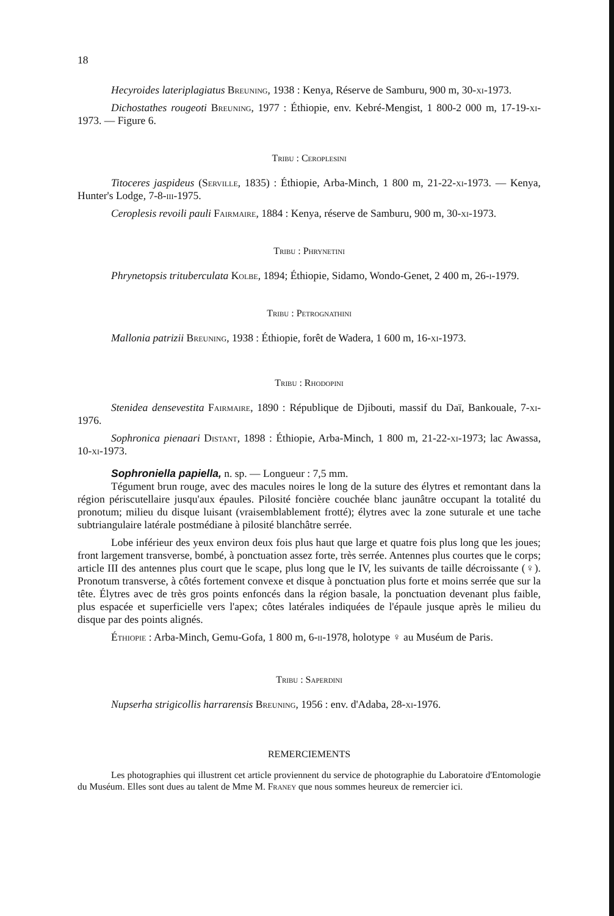18
Hecyroides lateriplagiatus Breuning, 1938 : Kenya, Réserve de Samburu, 900 m, 30-xi-1973.
Dichostathes rougeoti Breuning, 1977 : Éthiopie, env. Kebré-Mengist, 1 800-2 000 m, 17-19-xi-1973. — Figure 6.
Tribu : Ceroplesini
Titoceres jaspideus (Serville, 1835) : Éthiopie, Arba-Minch, 1 800 m, 21-22-xi-1973. — Kenya, Hunter's Lodge, 7-8-iii-1975.
Ceroplesis revoili pauli Fairmaire, 1884 : Kenya, réserve de Samburu, 900 m, 30-xi-1973.
Tribu : Phrynetini
Phrynetopsis trituberculata Kolbe, 1894; Éthiopie, Sidamo, Wondo-Genet, 2 400 m, 26-i-1979.
Tribu : Petrognathini
Mallonia patrizii Breuning, 1938 : Éthiopie, forêt de Wadera, 1 600 m, 16-xi-1973.
Tribu : Rhodopini
Stenidea densevestita Fairmaire, 1890 : République de Djibouti, massif du Daï, Bankouale, 7-xi-1976.
Sophronica pienaari Distant, 1898 : Éthiopie, Arba-Minch, 1 800 m, 21-22-xi-1973; lac Awassa, 10-xi-1973.
Sophroniella papiella, n. sp. — Longueur : 7,5 mm.
Tégument brun rouge, avec des macules noires le long de la suture des élytres et remontant dans la région périscutellaire jusqu'aux épaules. Pilosité foncière couchée blanc jaunâtre occupant la totalité du pronotum; milieu du disque luisant (vraisemblablement frotté); élytres avec la zone suturale et une tache subtriangulaire latérale postmédiane à pilosité blanchâtre serrée.
Lobe inférieur des yeux environ deux fois plus haut que large et quatre fois plus long que les joues; front largement transverse, bombé, à ponctuation assez forte, très serrée. Antennes plus courtes que le corps; article III des antennes plus court que le scape, plus long que le IV, les suivants de taille décroissante (♀). Pronotum transverse, à côtés fortement convexe et disque à ponctuation plus forte et moins serrée que sur la tête. Élytres avec de très gros points enfoncés dans la région basale, la ponctuation devenant plus faible, plus espacée et superficielle vers l'apex; côtes latérales indiquées de l'épaule jusque après le milieu du disque par des points alignés.
Éthiopie : Arba-Minch, Gemu-Gofa, 1 800 m, 6-ii-1978, holotype ♀ au Muséum de Paris.
Tribu : Saperdini
Nupserha strigicollis harrarensis Breuning, 1956 : env. d'Adaba, 28-xi-1976.
REMERCIEMENTS
Les photographies qui illustrent cet article proviennent du service de photographie du Laboratoire d'Entomologie du Muséum. Elles sont dues au talent de Mme M. Franey que nous sommes heureux de remercier ici.